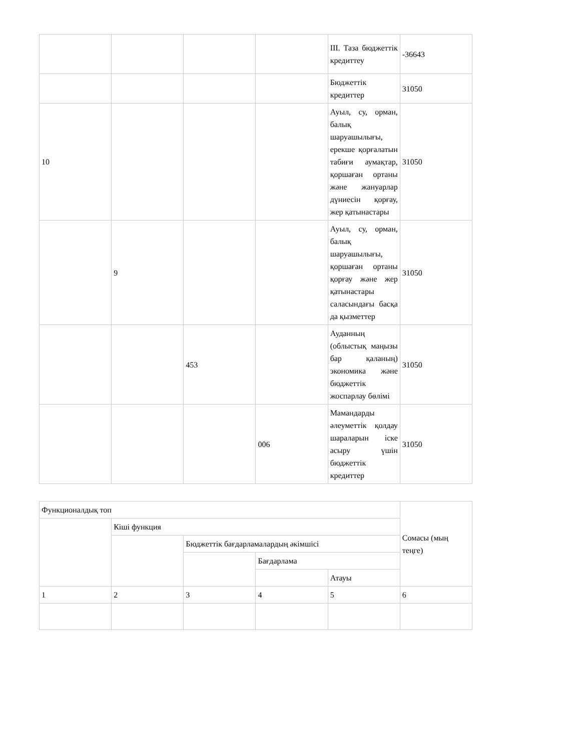| | | | | III. Таза бюджеттік кредиттеу | -36643 |
| | | | | Бюджеттік кредиттер | 31050 |
| 10 | | | | Ауыл, су, орман, балық шаруашылығы, ерекше қорғалатын табиғи аумақтар, қоршаған ортаны және жануарлар дүниесін қорғау, жер қатынастары | 31050 |
| | 9 | | | Ауыл, су, орман, балық шаруашылығы, қоршаған ортаны қорғау және жер қатынастары саласындағы басқа да қызметтер | 31050 |
| | | 453 | | Ауданның (облыстық маңызы бар қаланың) экономика және бюджеттік жоспарлау бөлімі | 31050 |
| | | | 006 | Мамандарды әлеуметтік қолдау шараларын іске асыру үшін бюджеттік кредиттер | 31050 |
| Функционалдық топ | | | | | Сомасы (мың теңге) |
| --- | --- | --- | --- | --- | --- |
| | Кіші функция | | | | |
| | | Бюджеттік бағдарламалардың әкімшісі | | | |
| | | | Бағдарлама | | |
| | | | | Атауы | |
| 1 | 2 | 3 | 4 | 5 | 6 |